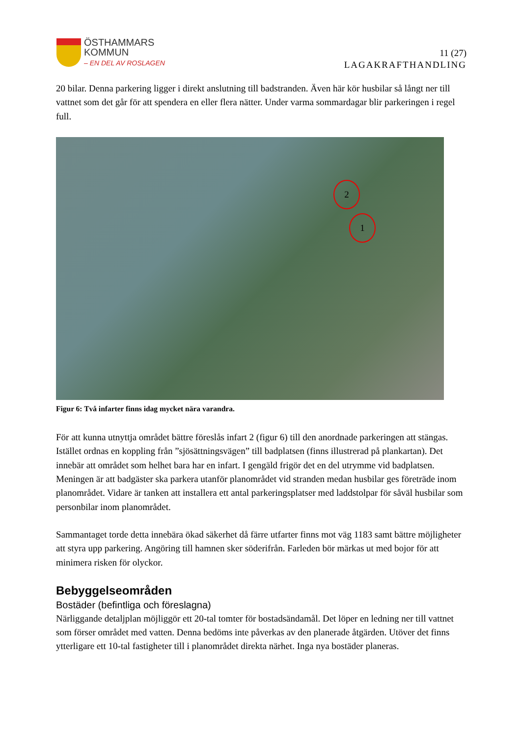ÖSTHAMMARS
KOMMUN
– EN DEL AV ROSLAGEN
11 (27)
LAGAKRAFTHANDLING
20 bilar. Denna parkering ligger i direkt anslutning till badstranden. Även här kör husbilar så långt ner till vattnet som det går för att spendera en eller flera nätter. Under varma sommardagar blir parkeringen i regel full.
2
1
Figur 6: Två infarter finns idag mycket nära varandra.
För att kunna utnyttja området bättre föreslås infart 2 (figur 6) till den anordnade parkeringen att stängas. Istället ordnas en koppling från ”sjösättningsvägen” till badplatsen (finns illustrerad på plankartan). Det innebär att området som helhet bara har en infart. I gengäld frigör det en del utrymme vid badplatsen. Meningen är att badgäster ska parkera utanför planområdet vid stranden medan husbilar ges företräde inom planområdet. Vidare är tanken att installera ett antal parkeringsplatser med laddstolpar för såväl husbilar som personbilar inom planområdet.
Sammantaget torde detta innebära ökad säkerhet då färre utfarter finns mot väg 1183 samt bättre möjligheter att styra upp parkering. Angöring till hamnen sker söderifrån. Farleden bör märkas ut med bojor för att minimera risken för olyckor.
Bebyggelseområden
Bostäder (befintliga och föreslagna)
Närliggande detaljplan möjliggör ett 20-tal tomter för bostadsändamål. Det löper en ledning ner till vattnet som förser området med vatten. Denna bedöms inte påverkas av den planerade åtgärden. Utöver det finns ytterligare ett 10-tal fastigheter till i planområdet direkta närhet. Inga nya bostäder planeras.